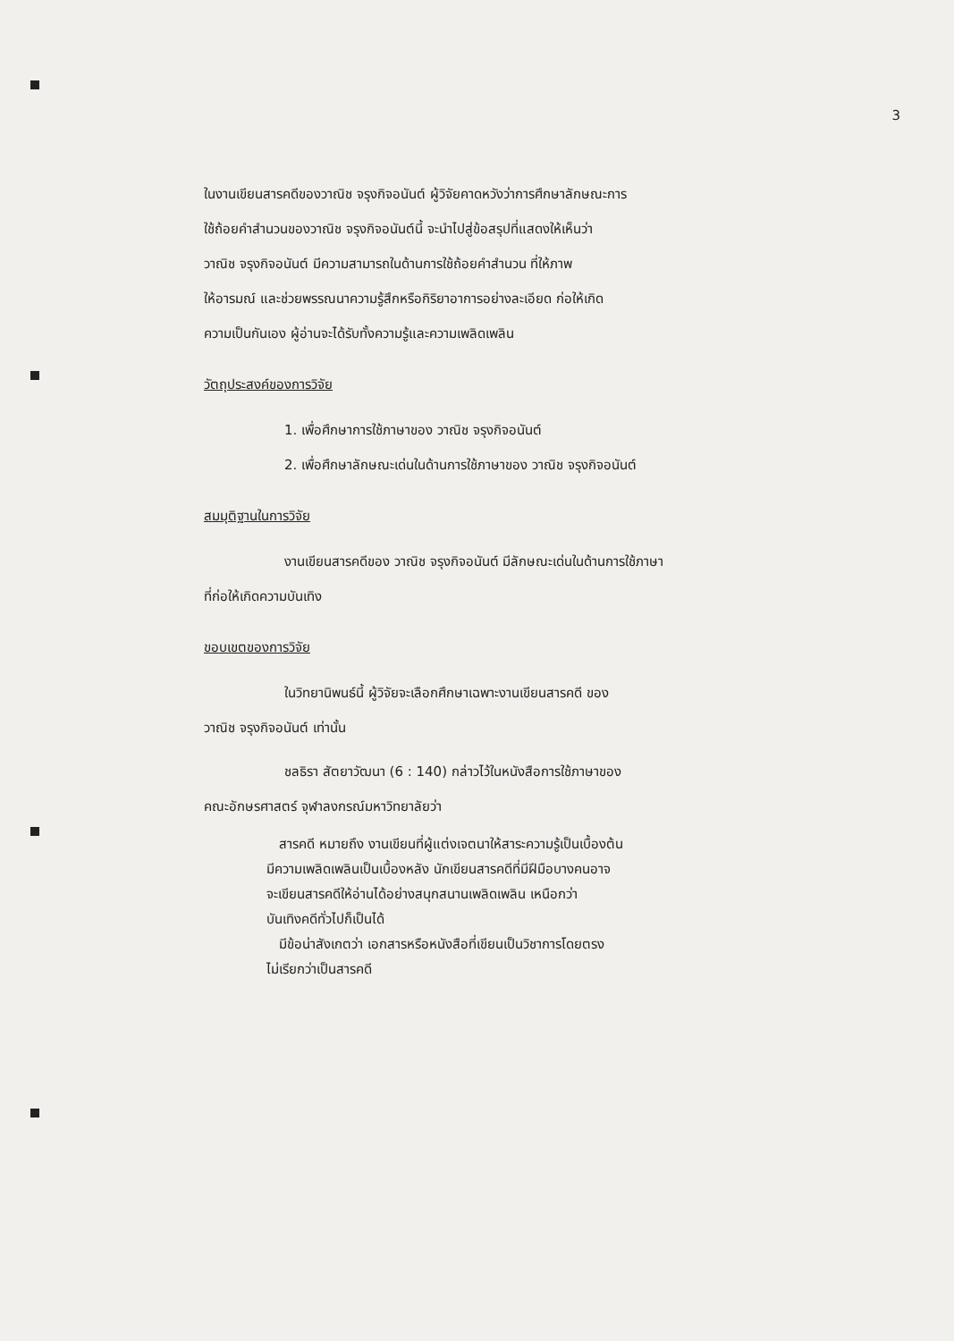3
ในงานเขียนสารคดีของวาณิช จรุงกิจอนันต์ ผู้วิจัยคาดหวังว่าการศึกษาลักษณะการ
ใช้ถ้อยคำสำนวนของวาณิช จรุงกิจอนันต์นี้ จะนำไปสู่ข้อสรุปที่แสดงให้เห็นว่า
วาณิช จรุงกิจอนันต์ มีความสามารถในด้านการใช้ถ้อยคำสำนวน ที่ให้ภาพ
ให้อารมณ์ และช่วยพรรณนาความรู้สึกหรือกิริยาอาการอย่างละเอียด ก่อให้เกิด
ความเป็นกันเอง ผู้อ่านจะได้รับทั้งความรู้และความเพลิดเพลิน
วัตถุประสงค์ของการวิจัย
1. เพื่อศึกษาการใช้ภาษาของ วาณิช จรุงกิจอนันต์
2. เพื่อศึกษาลักษณะเด่นในด้านการใช้ภาษาของ วาณิช จรุงกิจอนันต์
สมมุติฐานในการวิจัย
งานเขียนสารคดีของ วาณิช จรุงกิจอนันต์ มีลักษณะเด่นในด้านการใช้ภาษา
ที่ก่อให้เกิดความบันเทิง
ขอบเขตของการวิจัย
ในวิทยานิพนธ์นี้ ผู้วิจัยจะเลือกศึกษาเฉพาะงานเขียนสารคดี ของ
วาณิช จรุงกิจอนันต์ เท่านั้น
ชลธิรา สัตยาวัฒนา (6 : 140) กล่าวไว้ในหนังสือการใช้ภาษาของ
คณะอักษรศาสตร์ จุฬาลงกรณ์มหาวิทยาลัยว่า
สารคดี หมายถึง งานเขียนที่ผู้แต่งเจตนาให้สาระความรู้เป็นเบื้องต้น
มีความเพลิดเพลินเป็นเบื้องหลัง นักเขียนสารคดีที่มีฝีมือบางคนอาจ
จะเขียนสารคดีให้อ่านได้อย่างสนุกสนานเพลิดเพลิน เหนือกว่า
บันเทิงคดีทั่วไปก็เป็นได้
มีข้อน่าสังเกตว่า เอกสารหรือหนังสือที่เขียนเป็นวิชาการโดยตรง
ไม่เรียกว่าเป็นสารคดี